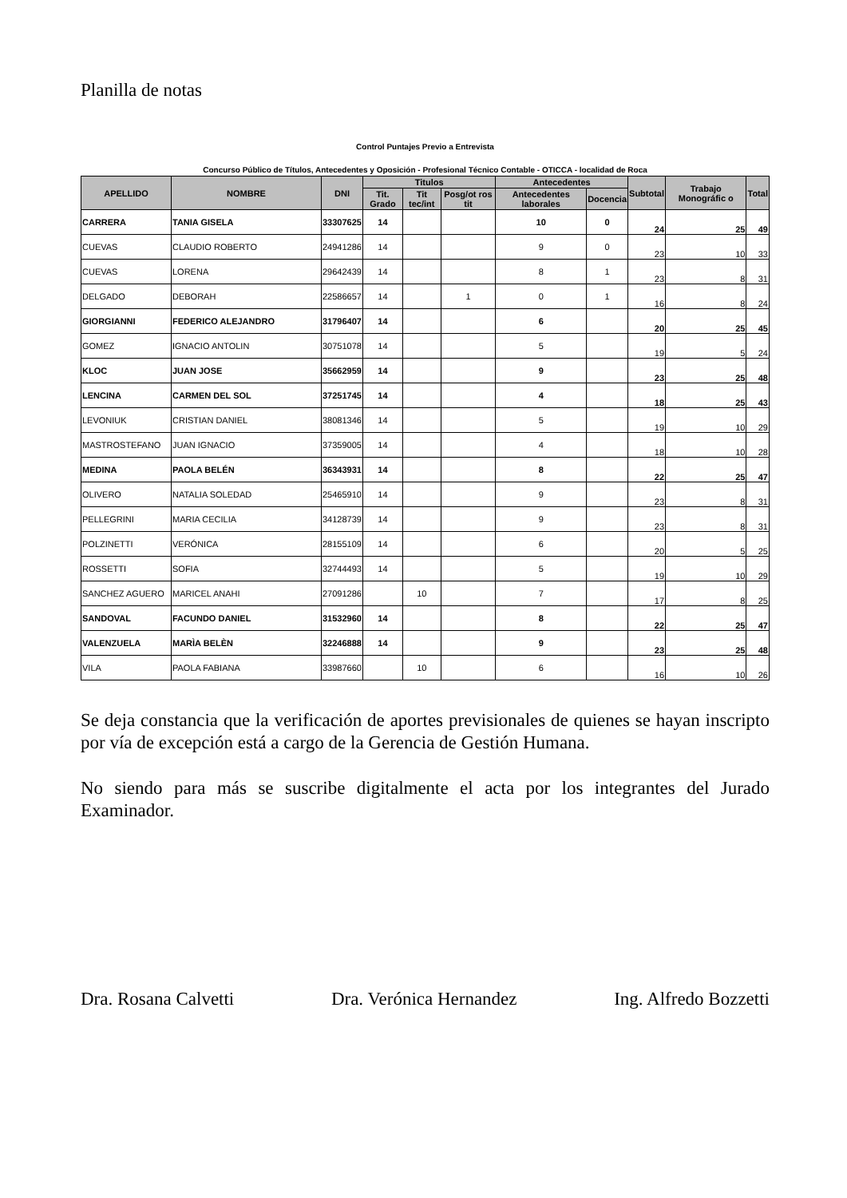Planilla de notas
Control Puntajes Previo a Entrevista
Concurso Público de Títulos, Antecedentes y Oposición - Profesional Técnico Contable - OTICCA - localidad de Roca
| APELLIDO | NOMBRE | DNI | Titulos | | | Antecedentes | | Subtotal | Trabajo Monográfic o | Total |
| --- | --- | --- | --- | --- | --- | --- | --- | --- | --- | --- |
| | | | Tit. Grado | Tit tec/int | Posg/ot ros tit | Antecedentes laborales | Docencia | | | |
| CARRERA | TANIA GISELA | 33307625 | 14 | | | 10 | 0 | 24 | 25 | 49 |
| CUEVAS | CLAUDIO ROBERTO | 24941286 | 14 | | | 9 | 0 | 23 | 10 | 33 |
| CUEVAS | LORENA | 29642439 | 14 | | | 8 | 1 | 23 | 8 | 31 |
| DELGADO | DEBORAH | 22586657 | 14 | | 1 | 0 | 1 | 16 | 8 | 24 |
| GIORGIANNI | FEDERICO ALEJANDRO | 31796407 | 14 | | | 6 | | 20 | 25 | 45 |
| GOMEZ | IGNACIO ANTOLIN | 30751078 | 14 | | | 5 | | 19 | 5 | 24 |
| KLOC | JUAN JOSE | 35662959 | 14 | | | 9 | | 23 | 25 | 48 |
| LENCINA | CARMEN DEL SOL | 37251745 | 14 | | | 4 | | 18 | 25 | 43 |
| LEVONIUK | CRISTIAN DANIEL | 38081346 | 14 | | | 5 | | 19 | 10 | 29 |
| MASTROSTEFANO | JUAN IGNACIO | 37359005 | 14 | | | 4 | | 18 | 10 | 28 |
| MEDINA | PAOLA BELÉN | 36343931 | 14 | | | 8 | | 22 | 25 | 47 |
| OLIVERO | NATALIA SOLEDAD | 25465910 | 14 | | | 9 | | 23 | 8 | 31 |
| PELLEGRINI | MARIA CECILIA | 34128739 | 14 | | | 9 | | 23 | 8 | 31 |
| POLZINETTI | VERÓNICA | 28155109 | 14 | | | 6 | | 20 | 5 | 25 |
| ROSSETTI | SOFIA | 32744493 | 14 | | | 5 | | 19 | 10 | 29 |
| SANCHEZ AGUERO | MARICEL ANAHI | 27091286 | | 10 | | 7 | | 17 | 8 | 25 |
| SANDOVAL | FACUNDO DANIEL | 31532960 | 14 | | | 8 | | 22 | 25 | 47 |
| VALENZUELA | MARÌA BELÈN | 32246888 | 14 | | | 9 | | 23 | 25 | 48 |
| VILA | PAOLA FABIANA | 33987660 | | 10 | | 6 | | 16 | 10 | 26 |
Se deja constancia que la verificación de aportes previsionales de quienes se hayan inscripto por vía de excepción está a cargo de la Gerencia de Gestión Humana.
No siendo para más se suscribe digitalmente el acta por los integrantes del Jurado Examinador.
Dra. Rosana Calvetti Dra. Verónica Hernandez Ing. Alfredo Bozzetti